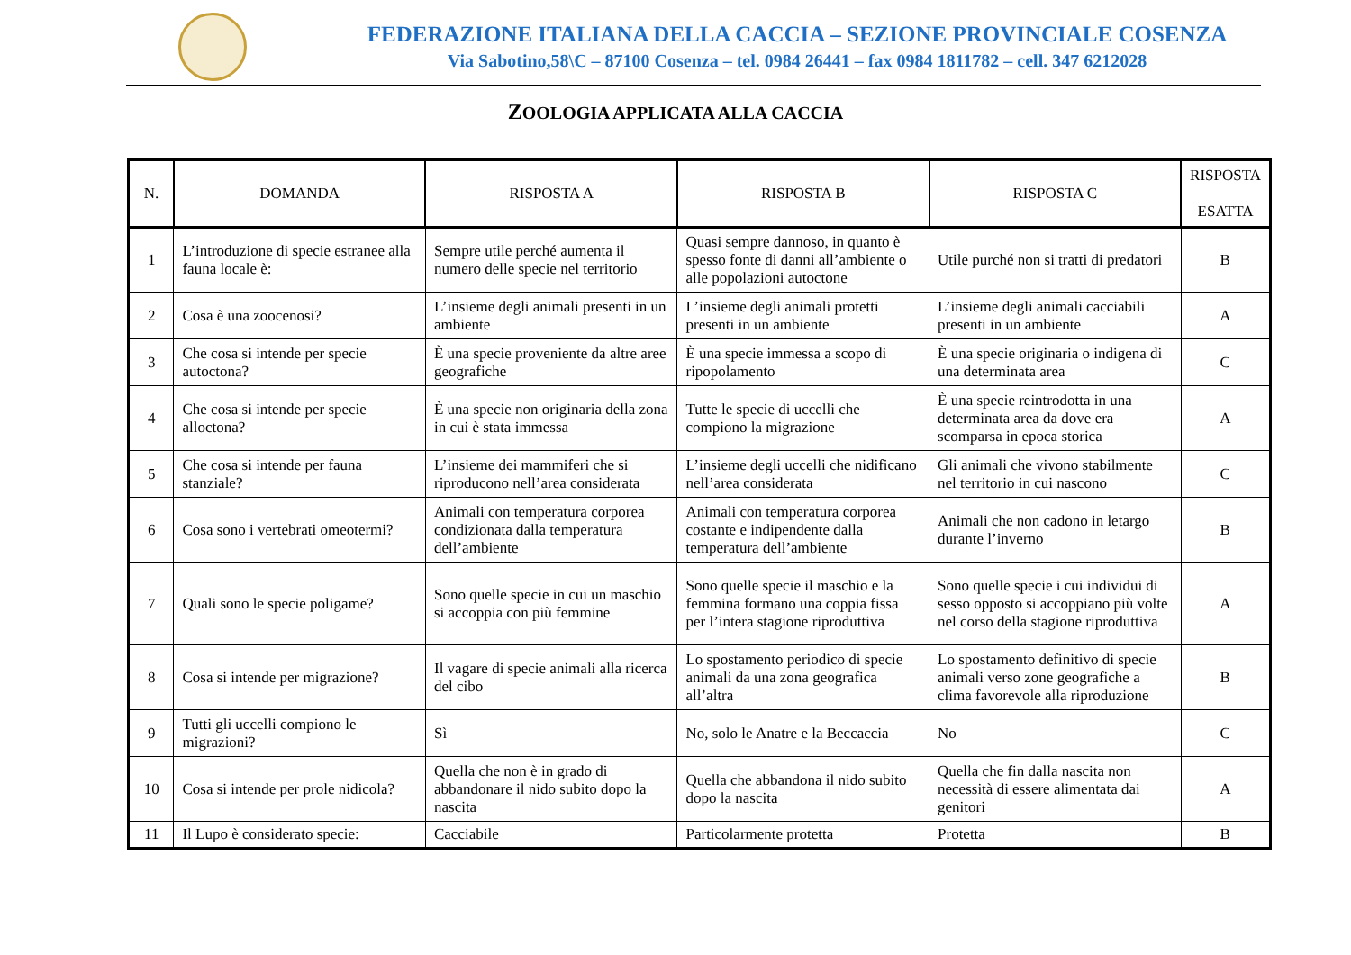FEDERAZIONE ITALIANA DELLA CACCIA – SEZIONE PROVINCIALE COSENZA
Via Sabotino,58\C – 87100 Cosenza – tel. 0984 26441 – fax 0984 1811782 – cell. 347 6212028
ZOOLOGIA APPLICATA ALLA CACCIA
| N. | DOMANDA | RISPOSTA A | RISPOSTA B | RISPOSTA C | RISPOSTA ESATTA |
| --- | --- | --- | --- | --- | --- |
| 1 | L’introduzione di specie estranee alla fauna locale è: | Sempre utile perché aumenta il numero delle specie nel territorio | Quasi sempre dannoso, in quanto è spesso fonte di danni all’ambiente o alle popolazioni autoctone | Utile purché non si tratti di predatori | B |
| 2 | Cosa è una zoocenosi? | L’insieme degli animali presenti in un ambiente | L’insieme degli animali protetti presenti in un ambiente | L’insieme degli animali cacciabili presenti in un ambiente | A |
| 3 | Che cosa si intende per specie autoctona? | È una specie proveniente da altre aree geografiche | È una specie immessa a scopo di ripopolamento | È una specie originaria o indigena di una determinata area | C |
| 4 | Che cosa si intende per specie alloctona? | È una specie non originaria della zona in cui è stata immessa | Tutte le specie di uccelli che compiono la migrazione | È una specie reintrodotta in una determinata area da dove era scomparsa in epoca storica | A |
| 5 | Che cosa si intende per fauna stanziale? | L’insieme dei mammiferi che si riproducono nell’area considerata | L’insieme degli uccelli che nidificano nell’area considerata | Gli animali che vivono stabilmente nel territorio in cui nascono | C |
| 6 | Cosa sono i vertebrati omeotermi? | Animali con temperatura corporea condizionata dalla temperatura dell’ambiente | Animali con temperatura corporea costante e indipendente dalla temperatura dell’ambiente | Animali che non cadono in letargo durante l’inverno | B |
| 7 | Quali sono le specie poligame? | Sono quelle specie in cui un maschio si accoppia con più femmine | Sono quelle specie il maschio e la femmina formano una coppia fissa per l’intera stagione riproduttiva | Sono quelle specie i cui individui di sesso opposto si accoppiano più volte nel corso della stagione riproduttiva | A |
| 8 | Cosa si intende per migrazione? | Il vagare di specie animali alla ricerca del cibo | Lo spostamento periodico di specie animali da una zona geografica all’altra | Lo spostamento definitivo di specie animali verso zone geografiche a clima favorevole alla riproduzione | B |
| 9 | Tutti gli uccelli compiono le migrazioni? | Sì | No, solo le Anatre e la Beccaccia | No | C |
| 10 | Cosa si intende per prole nidicola? | Quella che non è in grado di abbandonare il nido subito dopo la nascita | Quella che abbandona il nido subito dopo la nascita | Quella che fin dalla nascita non necessità di essere alimentata dai genitori | A |
| 11 | Il Lupo è considerato specie: | Cacciabile | Particolarmente protetta | Protetta | B |